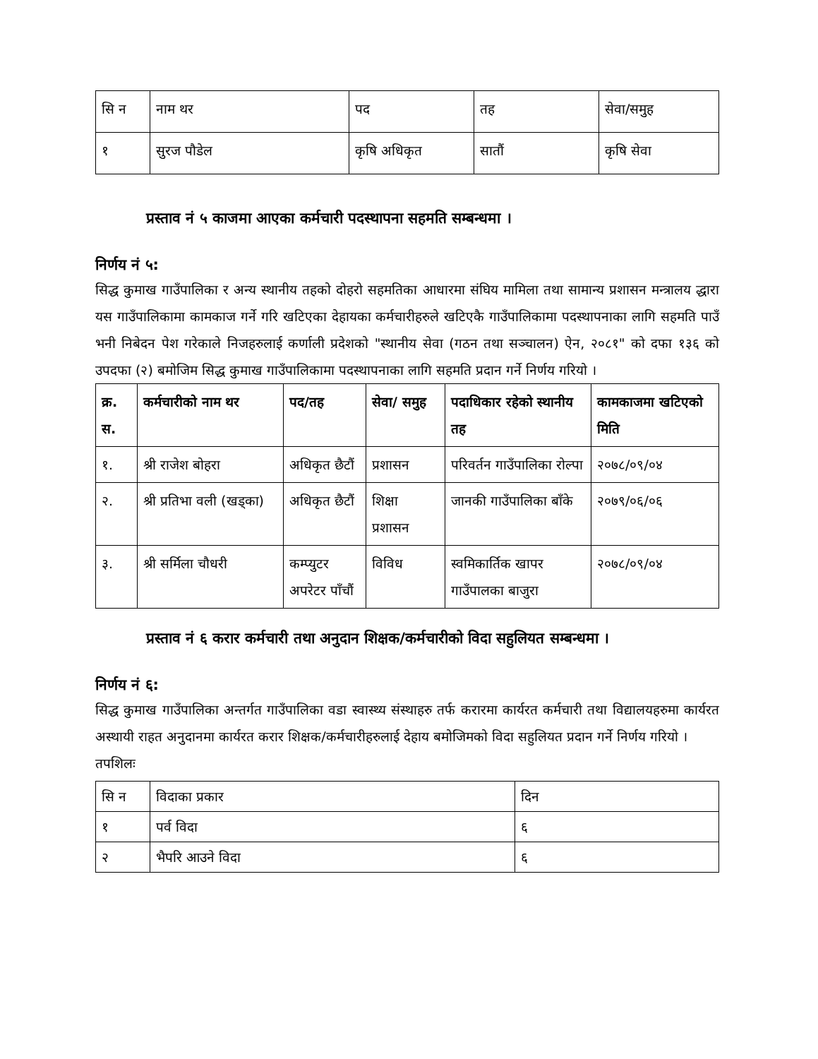| सि न | नाम थर | पद | तह | सेवा/समुह |
| १ | सुरज पौडेल | कृषि अधिकृत | सातौं | कृषि सेवा |
प्रस्ताव नं ५ काजमा आएका कर्मचारी पदस्थापना सहमति सम्बन्धमा ।
निर्णय नं ५:
सिद्ध कुमाख गाउँपालिका र अन्य स्थानीय तहको दोहरो सहमतिका आधारमा संघिय मामिला तथा सामान्य प्रशासन मन्त्रालय द्धारा यस गाउँपालिकामा कामकाज गर्ने गरि खटिएका देहायका कर्मचारीहरुले खटिएकै गाउँपालिकामा पदस्थापनाका लागि सहमति पाउँ भनी निबेदन पेश गरेकाले निजहरुलाई कर्णाली प्रदेशको "स्थानीय सेवा (गठन तथा सञ्चालन) ऐन, २०८१" को दफा १३६ को उपदफा (२) बमोजिम सिद्ध कुमाख गाउँपालिकामा पदस्थापनाका लागि सहमति प्रदान गर्ने निर्णय गरियो ।
| क्र. स. | कर्मचारीको नाम थर | पद/तह | सेवा/ समुह | पदाधिकार रहेको स्थानीय तह | कामकाजमा खटिएको मिति |
| --- | --- | --- | --- | --- | --- |
| १. | श्री राजेश बोहरा | अधिकृत छैटौं | प्रशासन | परिवर्तन गाउँपालिका रोल्पा | २०७८/०९/०४ |
| २. | श्री प्रतिभा वली (खड्का) | अधिकृत छैटौं | शिक्षा प्रशासन | जानकी गाउँपालिका बाँके | २०७९/०६/०६ |
| ३. | श्री सर्मिला चौधरी | कम्प्युटर अपरेटर पाँचौं | विविध | स्वमिकार्तिक खापर गाउँपालका बाजुरा | २०७८/०९/०४ |
प्रस्ताव नं ६ करार कर्मचारी तथा अनुदान शिक्षक/कर्मचारीको विदा सहुलियत सम्बन्धमा ।
निर्णय नं ६:
सिद्ध कुमाख गाउँपालिका अन्तर्गत गाउँपालिका वडा स्वास्थ्य संस्थाहरु तर्फ करारमा कार्यरत कर्मचारी तथा विद्यालयहरुमा कार्यरत अस्थायी राहत अनुदानमा कार्यरत करार शिक्षक/कर्मचारीहरुलाई देहाय बमोजिमको विदा सहुलियत प्रदान गर्ने निर्णय गरियो ।
तपशिलः
| सि न | विदाका प्रकार | दिन |
| १ | पर्व विदा | ६ |
| २ | भैपरि आउने विदा | ६ |